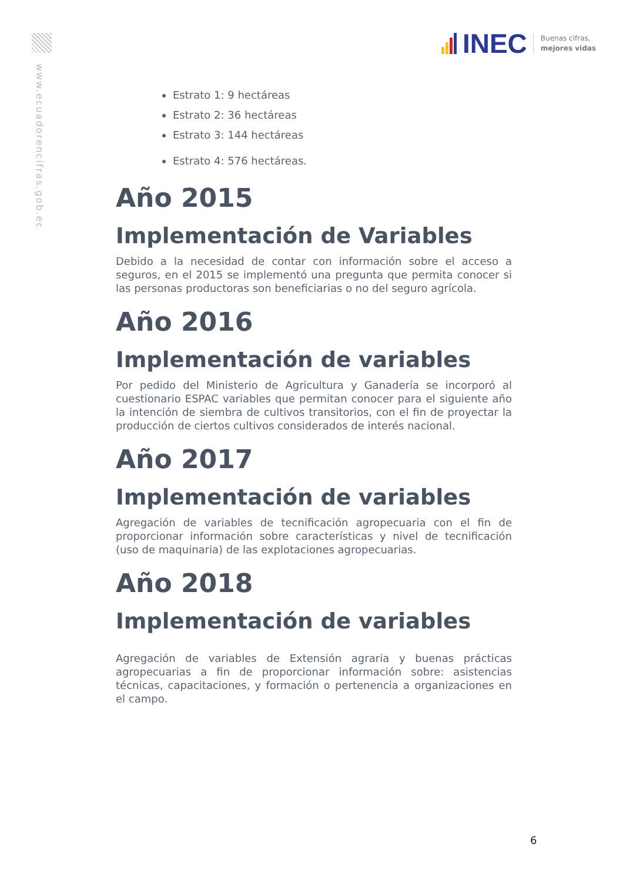www.ecuadorencifras.gob.ec
INEC
Buenas cifras,
mejores vidas
Estrato 1: 9 hectáreas
Estrato 2: 36 hectáreas
Estrato 3: 144 hectáreas
Estrato 4: 576 hectáreas.
Año 2015
Implementación de Variables
Debido a la necesidad de contar con información sobre el acceso a seguros, en el 2015 se implementó una pregunta que permita conocer si las personas productoras son beneficiarias o no del seguro agrícola.
Año 2016
Implementación de variables
Por pedido del Ministerio de Agricultura y Ganadería se incorporó al cuestionario ESPAC variables que permitan conocer para el siguiente año la intención de siembra de cultivos transitorios, con el fin de proyectar la producción de ciertos cultivos considerados de interés nacional.
Año 2017
Implementación de variables
Agregación de variables de tecnificación agropecuaria con el fin de proporcionar información sobre características y nivel de tecnificación (uso de maquinaria) de las explotaciones agropecuarias.
Año 2018
Implementación de variables
Agregación de variables de Extensión agraria y buenas prácticas agropecuarias a fin de proporcionar información sobre: asistencias técnicas, capacitaciones, y formación o pertenencia a organizaciones en el campo.
6